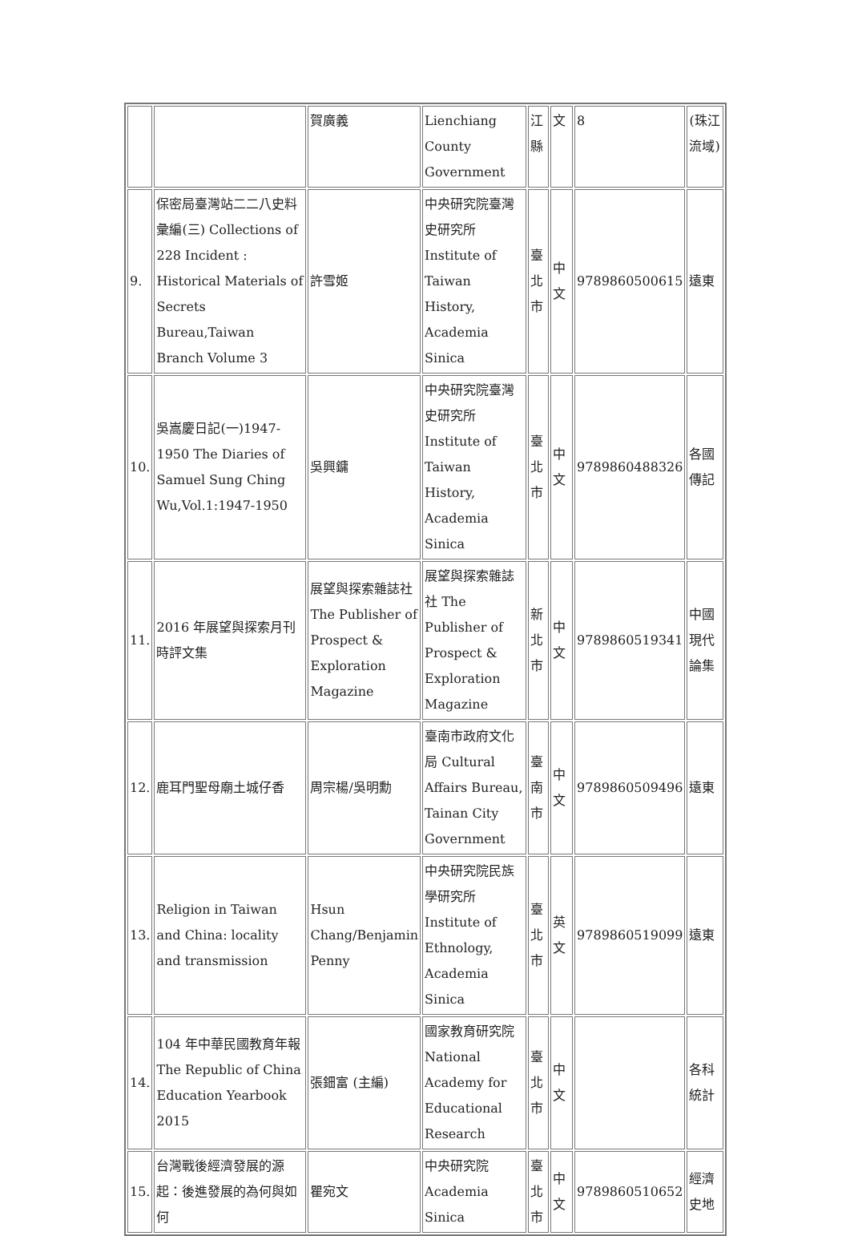| | | 賀廣義 | Lienchiang County Government | 江縣 | 文 | 8 | (珠江流域) |
| 9. | 保密局臺灣站二二八史料彙編(三) Collections of 228 Incident : Historical Materials of Secrets Bureau,Taiwan Branch Volume 3 | 許雪姬 | 中央研究院臺灣史研究所 Institute of Taiwan History, Academia Sinica | 臺北市 | 中文 | 9789860500615 | 遠東 |
| 10. | 吳嵩慶日記(一)1947-1950 The Diaries of Samuel Sung Ching Wu,Vol.1:1947-1950 | 吳興鏞 | 中央研究院臺灣史研究所 Institute of Taiwan History, Academia Sinica | 臺北市 | 中文 | 9789860488326 | 各國傳記 |
| 11. | 2016 年展望與探索月刊時評文集 | 展望與探索雜誌社 The Publisher of Prospect & Exploration Magazine | 展望與探索雜誌社 The Publisher of Prospect & Exploration Magazine | 新北市 | 中文 | 9789860519341 | 中國現代論集 |
| 12. | 鹿耳門聖母廟土城仔香 | 周宗楊/吳明勳 | 臺南市政府文化局 Cultural Affairs Bureau, Tainan City Government | 臺南市 | 中文 | 9789860509496 | 遠東 |
| 13. | Religion in Taiwan and China: locality and transmission | Hsun Chang/Benjamin Penny | 中央研究院民族學研究所 Institute of Ethnology, Academia Sinica | 臺北市 | 英文 | 9789860519099 | 遠東 |
| 14. | 104 年中華民國教育年報 The Republic of China Education Yearbook 2015 | 張鈿富 (主編) | 國家教育研究院 National Academy for Educational Research | 臺北市 | 中文 | | 各科統計 |
| 15. | 台灣戰後經濟發展的源起：後進發展的為何與如何 | 瞿宛文 | 中央研究院 Academia Sinica | 臺北市 | 中文 | 9789860510652 | 經濟史地 |